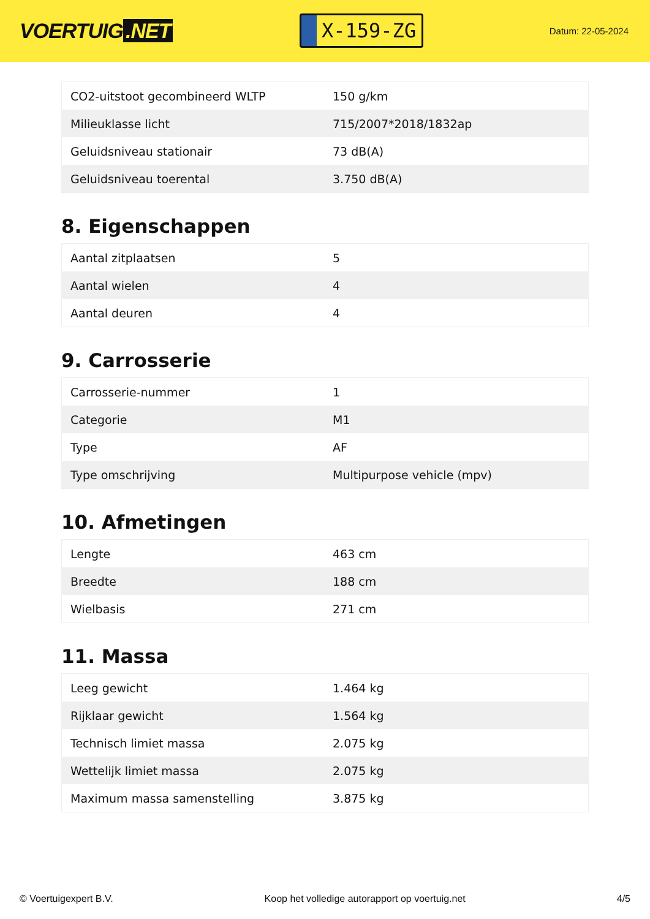VOERTUIG.NET
X-159-ZG
Datum: 22-05-2024
| CO2-uitstoot gecombineerd WLTP | 150 g/km |
| Milieuklasse licht | 715/2007*2018/1832ap |
| Geluidsniveau stationair | 73 dB(A) |
| Geluidsniveau toerental | 3.750 dB(A) |
8. Eigenschappen
| Aantal zitplaatsen | 5 |
| Aantal wielen | 4 |
| Aantal deuren | 4 |
9. Carrosserie
| Carrosserie-nummer | 1 |
| Categorie | M1 |
| Type | AF |
| Type omschrijving | Multipurpose vehicle (mpv) |
10. Afmetingen
| Lengte | 463 cm |
| Breedte | 188 cm |
| Wielbasis | 271 cm |
11. Massa
| Leeg gewicht | 1.464 kg |
| Rijklaar gewicht | 1.564 kg |
| Technisch limiet massa | 2.075 kg |
| Wettelijk limiet massa | 2.075 kg |
| Maximum massa samenstelling | 3.875 kg |
© Voertuigexpert B.V. Koop het volledige autorapport op voertuig.net 4/5